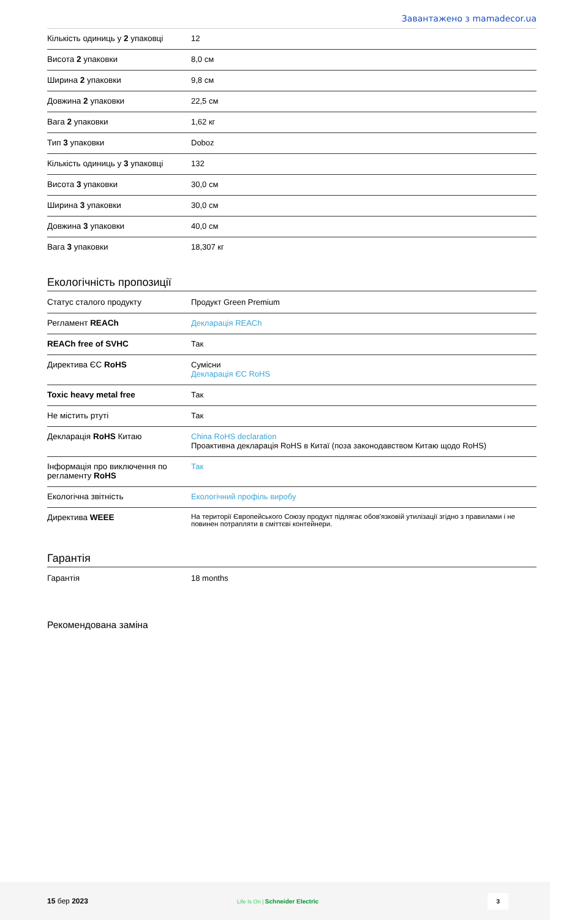Завантажено з mamadecor.ua
| Кількість одиниць у 2 упаковці | 12 |
| Висота 2 упаковки | 8,0 см |
| Ширина 2 упаковки | 9,8 см |
| Довжина 2 упаковки | 22,5 см |
| Вага 2 упаковки | 1,62 кг |
| Тип 3 упаковки | Doboz |
| Кількість одиниць у 3 упаковці | 132 |
| Висота 3 упаковки | 30,0 см |
| Ширина 3 упаковки | 30,0 см |
| Довжина 3 упаковки | 40,0 см |
| Вага 3 упаковки | 18,307 кг |
Екологічність пропозиції
| Статус сталого продукту | Продукт Green Premium |
| Регламент REACh | Декларація REACh |
| REACh free of SVHC | Так |
| Директива ЄС RoHS | Сумісни Декларація ЄС RoHS |
| Toxic heavy metal free | Так |
| Не містить ртуті | Так |
| Декларація RoHS Китаю | China RoHS declaration Проактивна декларація RoHS в Китаї (поза законодавством Китаю щодо RoHS) |
| Інформація про виключення по регламенту RoHS | Так |
| Екологічна звітність | Екологічний профіль виробу |
| Директива WEEE | На території Європейського Союзу продукт підлягає обов'язковій утилізації згідно з правилами і не повинен потрапляти в сміттєві контейнери. |
Гарантія
| Гарантія | 18 months |
Рекомендована заміна
15 бер 2023
Life Is On | Schneider Electric
3